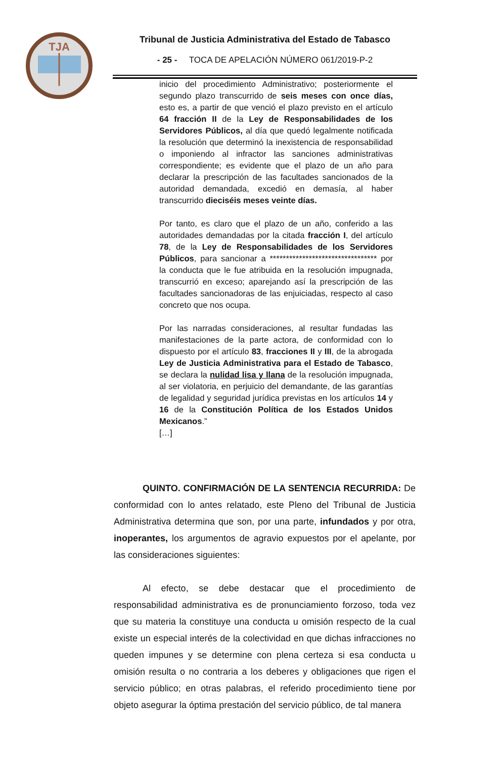TJA
Tribunal de Justicia Administrativa del Estado de Tabasco
- 25 - TOCA DE APELACIÓN NÚMERO 061/2019-P-2
inicio del procedimiento Administrativo; posteriormente el segundo plazo transcurrido de seis meses con once días, esto es, a partir de que venció el plazo previsto en el artículo 64 fracción II de la Ley de Responsabilidades de los Servidores Públicos, al día que quedó legalmente notificada la resolución que determinó la inexistencia de responsabilidad o imponiendo al infractor las sanciones administrativas correspondiente; es evidente que el plazo de un año para declarar la prescripción de las facultades sancionados de la autoridad demandada, excedió en demasía, al haber transcurrido dieciséis meses veinte días.
Por tanto, es claro que el plazo de un año, conferido a las autoridades demandadas por la citada fracción I, del artículo 78, de la Ley de Responsabilidades de los Servidores Públicos, para sancionar a ********************************* por la conducta que le fue atribuida en la resolución impugnada, transcurrió en exceso; aparejando así la prescripción de las facultades sancionadoras de las enjuiciadas, respecto al caso concreto que nos ocupa.
Por las narradas consideraciones, al resultar fundadas las manifestaciones de la parte actora, de conformidad con lo dispuesto por el artículo 83, fracciones II y III, de la abrogada Ley de Justicia Administrativa para el Estado de Tabasco, se declara la nulidad lisa y llana de la resolución impugnada, al ser violatoria, en perjuicio del demandante, de las garantías de legalidad y seguridad jurídica previstas en los artículos 14 y 16 de la Constitución Política de los Estados Unidos Mexicanos.”
[…]
QUINTO. CONFIRMACIÓN DE LA SENTENCIA RECURRIDA: De conformidad con lo antes relatado, este Pleno del Tribunal de Justicia Administrativa determina que son, por una parte, infundados y por otra, inoperantes, los argumentos de agravio expuestos por el apelante, por las consideraciones siguientes:
Al efecto, se debe destacar que el procedimiento de responsabilidad administrativa es de pronunciamiento forzoso, toda vez que su materia la constituye una conducta u omisión respecto de la cual existe un especial interés de la colectividad en que dichas infracciones no queden impunes y se determine con plena certeza si esa conducta u omisión resulta o no contraria a los deberes y obligaciones que rigen el servicio público; en otras palabras, el referido procedimiento tiene por objeto asegurar la óptima prestación del servicio público, de tal manera